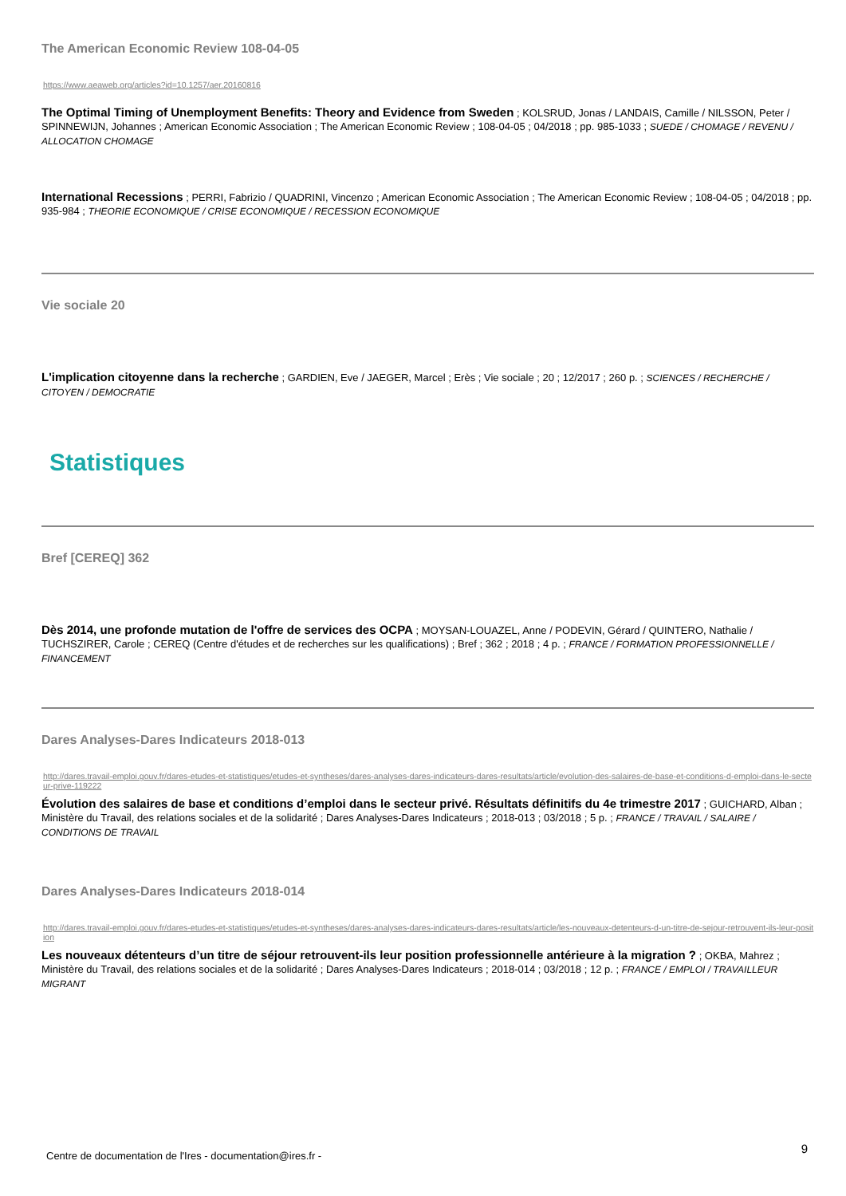The American Economic Review 108-04-05
https://www.aeaweb.org/articles?id=10.1257/aer.20160816
The Optimal Timing of Unemployment Benefits: Theory and Evidence from Sweden ; KOLSRUD, Jonas / LANDAIS, Camille / NILSSON, Peter / SPINNEWIJN, Johannes ; American Economic Association ; The American Economic Review ; 108-04-05 ; 04/2018 ; pp. 985-1033 ; SUEDE / CHOMAGE / REVENU / ALLOCATION CHOMAGE
International Recessions ; PERRI, Fabrizio / QUADRINI, Vincenzo ; American Economic Association ; The American Economic Review ; 108-04-05 ; 04/2018 ; pp. 935-984 ; THEORIE ECONOMIQUE / CRISE ECONOMIQUE / RECESSION ECONOMIQUE
Vie sociale 20
L'implication citoyenne dans la recherche ; GARDIEN, Eve / JAEGER, Marcel ; Erès ; Vie sociale ; 20 ; 12/2017 ; 260 p. ; SCIENCES / RECHERCHE / CITOYEN / DEMOCRATIE
Statistiques
Bref [CEREQ] 362
Dès 2014, une profonde mutation de l'offre de services des OCPA ; MOYSAN-LOUAZEL, Anne / PODEVIN, Gérard / QUINTERO, Nathalie / TUCHSZIRER, Carole ; CEREQ (Centre d'études et de recherches sur les qualifications) ; Bref ; 362 ; 2018 ; 4 p. ; FRANCE / FORMATION PROFESSIONNELLE / FINANCEMENT
Dares Analyses-Dares Indicateurs 2018-013
http://dares.travail-emploi.gouv.fr/dares-etudes-et-statistiques/etudes-et-syntheses/dares-analyses-dares-indicateurs-dares-resultats/article/evolution-des-salaires-de-base-et-conditions-d-emploi-dans-le-secteur-prive-119222
Évolution des salaires de base et conditions d’emploi dans le secteur privé. Résultats définitifs du 4e trimestre 2017 ; GUICHARD, Alban ; Ministère du Travail, des relations sociales et de la solidarité ; Dares Analyses-Dares Indicateurs ; 2018-013 ; 03/2018 ; 5 p. ; FRANCE / TRAVAIL / SALAIRE / CONDITIONS DE TRAVAIL
Dares Analyses-Dares Indicateurs 2018-014
http://dares.travail-emploi.gouv.fr/dares-etudes-et-statistiques/etudes-et-syntheses/dares-analyses-dares-indicateurs-dares-resultats/article/les-nouveaux-detenteurs-d-un-titre-de-sejour-retrouvent-ils-leur-position
Les nouveaux détenteurs d’un titre de séjour retrouvent-ils leur position professionnelle antérieure à la migration ? ; OKBA, Mahrez ; Ministère du Travail, des relations sociales et de la solidarité ; Dares Analyses-Dares Indicateurs ; 2018-014 ; 03/2018 ; 12 p. ; FRANCE / EMPLOI / TRAVAILLEUR MIGRANT
Centre de documentation de l'Ires - documentation@ires.fr -
9